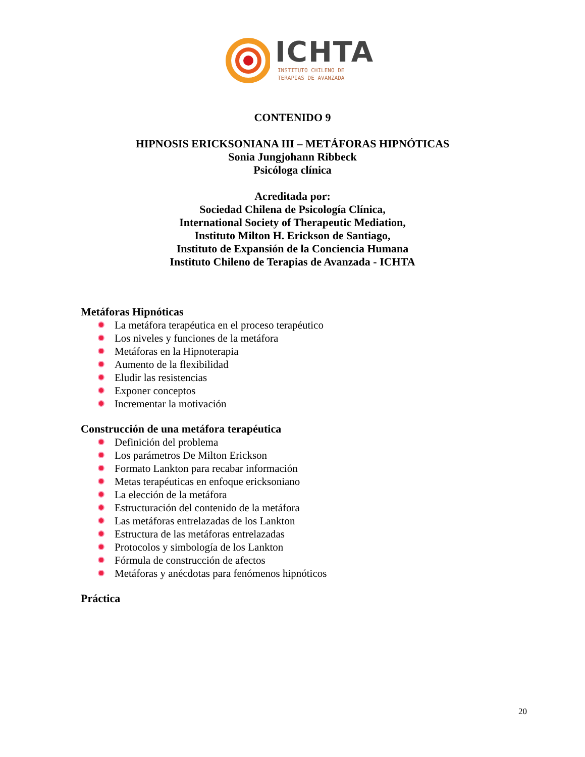ICHTA
INSTITUTO CHILENO DE
TERAPIAS DE AVANZADA
CONTENIDO 9
HIPNOSIS ERICKSONIANA III – METÁFORAS HIPNÓTICAS
Sonia Jungjohann Ribbeck
Psicóloga clínica
Acreditada por:
Sociedad Chilena de Psicología Clínica,
International Society of Therapeutic Mediation,
Instituto Milton H. Erickson de Santiago,
Instituto de Expansión de la Conciencia Humana
Instituto Chileno de Terapias de Avanzada - ICHTA
Metáforas Hipnóticas
La metáfora terapéutica en el proceso terapéutico
Los niveles y funciones de la metáfora
Metáforas en la Hipnoterapia
Aumento de la flexibilidad
Eludir las resistencias
Exponer conceptos
Incrementar la motivación
Construcción de una metáfora terapéutica
Definición del problema
Los parámetros De Milton Erickson
Formato Lankton para recabar información
Metas terapéuticas en enfoque ericksoniano
La elección de la metáfora
Estructuración del contenido de la metáfora
Las metáforas entrelazadas de los Lankton
Estructura de las metáforas entrelazadas
Protocolos y simbología de los Lankton
Fórmula de construcción de afectos
Metáforas y anécdotas para fenómenos hipnóticos
Práctica
20